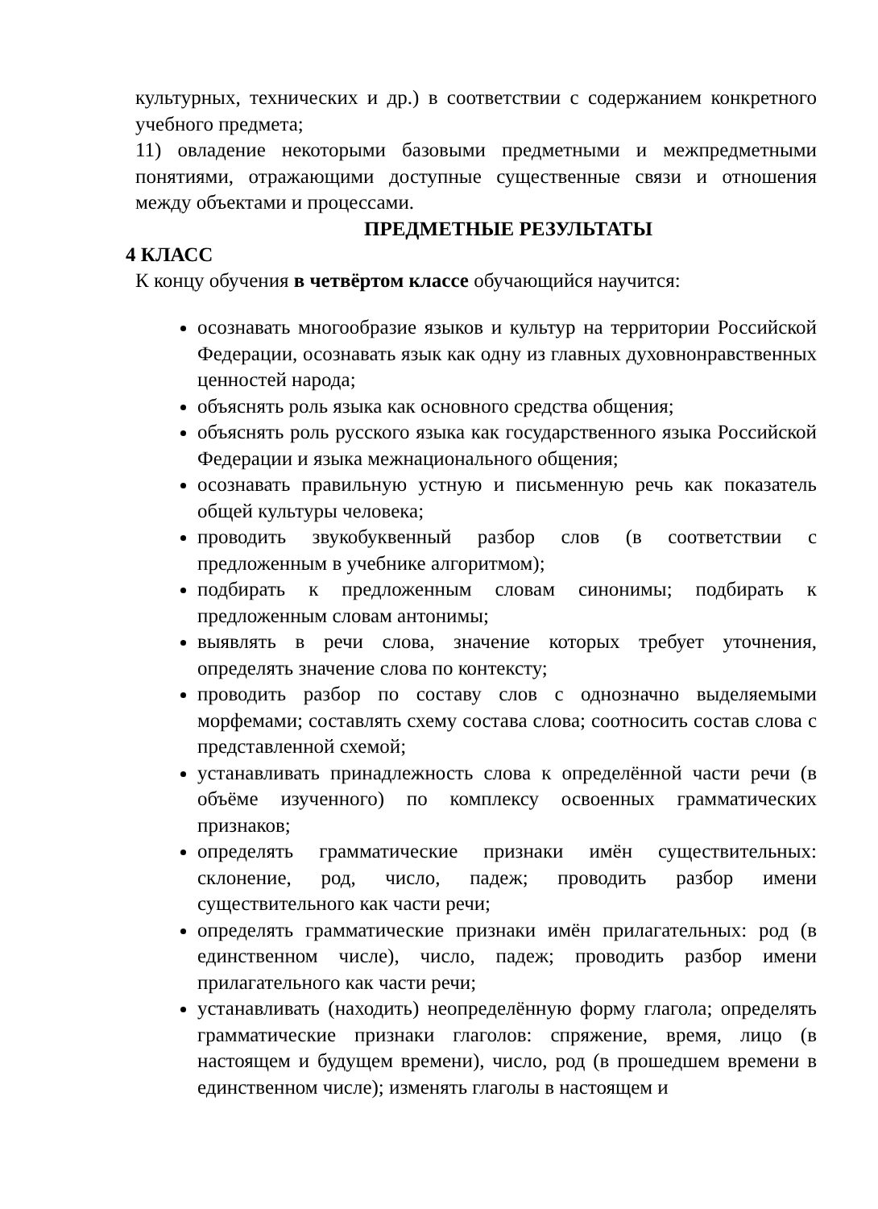культурных, технических и др.) в соответствии с содержанием конкретного учебного предмета;
11) овладение некоторыми базовыми предметными и межпредметными понятиями, отражающими доступные существенные связи и отношения между объектами и процессами.
ПРЕДМЕТНЫЕ РЕЗУЛЬТАТЫ
4 КЛАСС
К концу обучения в четвёртом классе обучающийся научится:
осознавать многообразие языков и культур на территории Российской Федерации, осознавать язык как одну из главных духовнонравственных ценностей народа;
объяснять роль языка как основного средства общения;
объяснять роль русского языка как государственного языка Российской Федерации и языка межнационального общения;
осознавать правильную устную и письменную речь как показатель общей культуры человека;
проводить звукобуквенный разбор слов (в соответствии с предложенным в учебнике алгоритмом);
подбирать к предложенным словам синонимы; подбирать к предложенным словам антонимы;
выявлять в речи слова, значение которых требует уточнения, определять значение слова по контексту;
проводить разбор по составу слов с однозначно выделяемыми морфемами; составлять схему состава слова; соотносить состав слова с представленной схемой;
устанавливать принадлежность слова к определённой части речи (в объёме изученного) по комплексу освоенных грамматических признаков;
определять грамматические признаки имён существительных: склонение, род, число, падеж; проводить разбор имени существительного как части речи;
определять грамматические признаки имён прилагательных: род (в единственном числе), число, падеж; проводить разбор имени прилагательного как части речи;
устанавливать (находить) неопределённую форму глагола; определять грамматические признаки глаголов: спряжение, время, лицо (в настоящем и будущем времени), число, род (в прошедшем времени в единственном числе); изменять глаголы в настоящем и